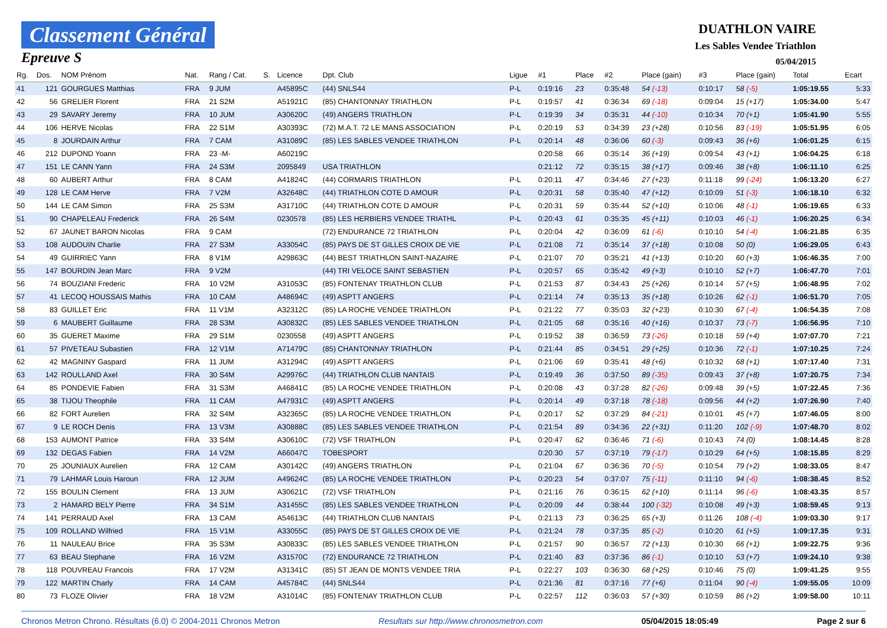Classement Général
Epreuve S
DUATHLON VAIRE
Les Sables Vendee Triathlon
05/04/2015
| Rg. | Dos. | NOM Prénom | Nat. | Rang / Cat. | S. | Licence | Dpt. Club | Ligue | #1 | Place | #2 | Place (gain) | #3 | Place (gain) | Total | Ecart |
| --- | --- | --- | --- | --- | --- | --- | --- | --- | --- | --- | --- | --- | --- | --- | --- | --- |
| 41 | 121 | GOURGUES Matthias | FRA | 9 JUM | | A45895C | (44) SNLS44 | P-L | 0:19:16 | 23 | 0:35:48 | 54 (-13) | 0:10:17 | 58 (-5) | 1:05:19.55 | 5:33 |
| 42 | 56 | GRELIER Florent | FRA | 21 S2M | | A51921C | (85) CHANTONNAY TRIATHLON | P-L | 0:19:57 | 41 | 0:36:34 | 69 (-18) | 0:09:04 | 15 (+17) | 1:05:34.00 | 5:47 |
| 43 | 29 | SAVARY Jeremy | FRA | 10 JUM | | A30620C | (49) ANGERS TRIATHLON | P-L | 0:19:39 | 34 | 0:35:31 | 44 (-10) | 0:10:34 | 70 (+1) | 1:05:41.90 | 5:55 |
| 44 | 106 | HERVE Nicolas | FRA | 22 S1M | | A30393C | (72) M.A.T. 72 LE MANS ASSOCIATION | P-L | 0:20:19 | 53 | 0:34:39 | 23 (+28) | 0:10:56 | 83 (-19) | 1:05:51.95 | 6:05 |
| 45 | 8 | JOURDAIN Arthur | FRA | 7 CAM | | A31089C | (85) LES SABLES VENDEE TRIATHLON | P-L | 0:20:14 | 48 | 0:36:06 | 60 (-3) | 0:09:43 | 36 (+6) | 1:06:01.25 | 6:15 |
| 46 | 212 | DUPOND Yoann | FRA | 23 -M- | | A60219C | | | 0:20:58 | 66 | 0:35:14 | 36 (+19) | 0:09:54 | 43 (+1) | 1:06:04.25 | 6:18 |
| 47 | 151 | LE CANN Yann | FRA | 24 S3M | | 2095849 | USA TRIATHLON | | 0:21:12 | 72 | 0:35:15 | 38 (+17) | 0:09:46 | 38 (+8) | 1:06:11.10 | 6:25 |
| 48 | 60 | AUBERT Arthur | FRA | 8 CAM | | A41824C | (44) CORMARIS TRIATHLON | P-L | 0:20:11 | 47 | 0:34:46 | 27 (+23) | 0:11:18 | 99 (-24) | 1:06:13.20 | 6:27 |
| 49 | 128 | LE CAM Herve | FRA | 7 V2M | | A32648C | (44) TRIATHLON COTE D AMOUR | P-L | 0:20:31 | 58 | 0:35:40 | 47 (+12) | 0:10:09 | 51 (-3) | 1:06:18.10 | 6:32 |
| 50 | 144 | LE CAM Simon | FRA | 25 S3M | | A31710C | (44) TRIATHLON COTE D AMOUR | P-L | 0:20:31 | 59 | 0:35:44 | 52 (+10) | 0:10:06 | 48 (-1) | 1:06:19.65 | 6:33 |
| 51 | 90 | CHAPELEAU Frederick | FRA | 26 S4M | | 0230578 | (85) LES HERBIERS VENDEE TRIATHL | P-L | 0:20:43 | 61 | 0:35:35 | 45 (+11) | 0:10:03 | 46 (-1) | 1:06:20.25 | 6:34 |
| 52 | 67 | JAUNET BARON Nicolas | FRA | 9 CAM | | | (72) ENDURANCE 72 TRIATHLON | P-L | 0:20:04 | 42 | 0:36:09 | 61 (-6) | 0:10:10 | 54 (-4) | 1:06:21.85 | 6:35 |
| 53 | 108 | AUDOUIN Charlie | FRA | 27 S3M | | A33054C | (85) PAYS DE ST GILLES CROIX DE VIE | P-L | 0:21:08 | 71 | 0:35:14 | 37 (+18) | 0:10:08 | 50 (0) | 1:06:29.05 | 6:43 |
| 54 | 49 | GUIRRIEC Yann | FRA | 8 V1M | | A29863C | (44) BEST TRIATHLON SAINT-NAZAIRE | P-L | 0:21:07 | 70 | 0:35:21 | 41 (+13) | 0:10:20 | 60 (+3) | 1:06:46.35 | 7:00 |
| 55 | 147 | BOURDIN Jean Marc | FRA | 9 V2M | | | (44) TRI VELOCE SAINT SEBASTIEN | P-L | 0:20:57 | 65 | 0:35:42 | 49 (+3) | 0:10:10 | 52 (+7) | 1:06:47.70 | 7:01 |
| 56 | 74 | BOUZIANI Frederic | FRA | 10 V2M | | A31053C | (85) FONTENAY TRIATHLON CLUB | P-L | 0:21:53 | 87 | 0:34:43 | 25 (+26) | 0:10:14 | 57 (+5) | 1:06:48.95 | 7:02 |
| 57 | 41 | LECOQ HOUSSAIS Mathis | FRA | 10 CAM | | A48694C | (49) ASPTT ANGERS | P-L | 0:21:14 | 74 | 0:35:13 | 35 (+18) | 0:10:26 | 62 (-1) | 1:06:51.70 | 7:05 |
| 58 | 83 | GUILLET Eric | FRA | 11 V1M | | A32312C | (85) LA ROCHE VENDEE TRIATHLON | P-L | 0:21:22 | 77 | 0:35:03 | 32 (+23) | 0:10:30 | 67 (-4) | 1:06:54.35 | 7:08 |
| 59 | 6 | MAUBERT Guillaume | FRA | 28 S3M | | A30832C | (85) LES SABLES VENDEE TRIATHLON | P-L | 0:21:05 | 68 | 0:35:16 | 40 (+16) | 0:10:37 | 73 (-7) | 1:06:56.95 | 7:10 |
| 60 | 35 | GUERET Maxime | FRA | 29 S1M | | 0230558 | (49) ASPTT ANGERS | P-L | 0:19:52 | 38 | 0:36:59 | 73 (-26) | 0:10:18 | 59 (+4) | 1:07:07.70 | 7:21 |
| 61 | 57 | PIVETEAU Subastien | FRA | 12 V1M | | A71479C | (85) CHANTONNAY TRIATHLON | P-L | 0:21:44 | 85 | 0:34:51 | 29 (+25) | 0:10:36 | 72 (-1) | 1:07:10.25 | 7:24 |
| 62 | 42 | MAGNINY Gaspard | FRA | 11 JUM | | A31294C | (49) ASPTT ANGERS | P-L | 0:21:06 | 69 | 0:35:41 | 48 (+6) | 0:10:32 | 68 (+1) | 1:07:17.40 | 7:31 |
| 63 | 142 | ROULLAND Axel | FRA | 30 S4M | | A29976C | (44) TRIATHLON CLUB NANTAIS | P-L | 0:19:49 | 36 | 0:37:50 | 89 (-35) | 0:09:43 | 37 (+8) | 1:07:20.75 | 7:34 |
| 64 | 85 | PONDEVIE Fabien | FRA | 31 S3M | | A46841C | (85) LA ROCHE VENDEE TRIATHLON | P-L | 0:20:08 | 43 | 0:37:28 | 82 (-26) | 0:09:48 | 39 (+5) | 1:07:22.45 | 7:36 |
| 65 | 38 | TIJOU Theophile | FRA | 11 CAM | | A47931C | (49) ASPTT ANGERS | P-L | 0:20:14 | 49 | 0:37:18 | 78 (-18) | 0:09:56 | 44 (+2) | 1:07:26.90 | 7:40 |
| 66 | 82 | FORT Aurelien | FRA | 32 S4M | | A32365C | (85) LA ROCHE VENDEE TRIATHLON | P-L | 0:20:17 | 52 | 0:37:29 | 84 (-21) | 0:10:01 | 45 (+7) | 1:07:46.05 | 8:00 |
| 67 | 9 | LE ROCH Denis | FRA | 13 V3M | | A30888C | (85) LES SABLES VENDEE TRIATHLON | P-L | 0:21:54 | 89 | 0:34:36 | 22 (+31) | 0:11:20 | 102 (-9) | 1:07:48.70 | 8:02 |
| 68 | 153 | AUMONT Patrice | FRA | 33 S4M | | A30610C | (72) VSF TRIATHLON | P-L | 0:20:47 | 62 | 0:36:46 | 71 (-6) | 0:10:43 | 74 (0) | 1:08:14.45 | 8:28 |
| 69 | 132 | DEGAS Fabien | FRA | 14 V2M | | A66047C | TOBESPORT | | 0:20:30 | 57 | 0:37:19 | 79 (-17) | 0:10:29 | 64 (+5) | 1:08:15.85 | 8:29 |
| 70 | 25 | JOUNIAUX Aurelien | FRA | 12 CAM | | A30142C | (49) ANGERS TRIATHLON | P-L | 0:21:04 | 67 | 0:36:36 | 70 (-5) | 0:10:54 | 79 (+2) | 1:08:33.05 | 8:47 |
| 71 | 79 | LAHMAR Louis Haroun | FRA | 12 JUM | | A49624C | (85) LA ROCHE VENDEE TRIATHLON | P-L | 0:20:23 | 54 | 0:37:07 | 75 (-11) | 0:11:10 | 94 (-6) | 1:08:38.45 | 8:52 |
| 72 | 155 | BOULIN Clement | FRA | 13 JUM | | A30621C | (72) VSF TRIATHLON | P-L | 0:21:16 | 76 | 0:36:15 | 62 (+10) | 0:11:14 | 96 (-6) | 1:08:43.35 | 8:57 |
| 73 | 2 | HAMARD BELY Pierre | FRA | 34 S1M | | A31455C | (85) LES SABLES VENDEE TRIATHLON | P-L | 0:20:09 | 44 | 0:38:44 | 100 (-32) | 0:10:08 | 49 (+3) | 1:08:59.45 | 9:13 |
| 74 | 141 | PERRAUD Axel | FRA | 13 CAM | | A54613C | (44) TRIATHLON CLUB NANTAIS | P-L | 0:21:13 | 73 | 0:36:25 | 65 (+3) | 0:11:26 | 108 (-4) | 1:09:03.30 | 9:17 |
| 75 | 109 | ROLLAND Wilfried | FRA | 15 V1M | | A33055C | (85) PAYS DE ST GILLES CROIX DE VIE | P-L | 0:21:24 | 78 | 0:37:35 | 85 (-2) | 0:10:20 | 61 (+5) | 1:09:17.35 | 9:31 |
| 76 | 11 | NAULEAU Brice | FRA | 35 S3M | | A30833C | (85) LES SABLES VENDEE TRIATHLON | P-L | 0:21:57 | 90 | 0:36:57 | 72 (+13) | 0:10:30 | 66 (+1) | 1:09:22.75 | 9:36 |
| 77 | 63 | BEAU Stephane | FRA | 16 V2M | | A31570C | (72) ENDURANCE 72 TRIATHLON | P-L | 0:21:40 | 83 | 0:37:36 | 86 (-1) | 0:10:10 | 53 (+7) | 1:09:24.10 | 9:38 |
| 78 | 118 | POUVREAU Francois | FRA | 17 V2M | | A31341C | (85) ST JEAN DE MONTS VENDEE TRIA | P-L | 0:22:27 | 103 | 0:36:30 | 68 (+25) | 0:10:46 | 75 (0) | 1:09:41.25 | 9:55 |
| 79 | 122 | MARTIN Charly | FRA | 14 CAM | | A45784C | (44) SNLS44 | P-L | 0:21:36 | 81 | 0:37:16 | 77 (+6) | 0:11:04 | 90 (-4) | 1:09:55.05 | 10:09 |
| 80 | 73 | FLOZE Olivier | FRA | 18 V2M | | A31014C | (85) FONTENAY TRIATHLON CLUB | P-L | 0:22:57 | 112 | 0:36:03 | 57 (+30) | 0:10:59 | 86 (+2) | 1:09:58.00 | 10:11 |
Chronos Metron Chrono. Résultats (6.0) © 2004-2011 Chronos Metron Resultats sur http://www.chronosmetron.com 05/04/2015 18:05:49 Page 2 sur 6